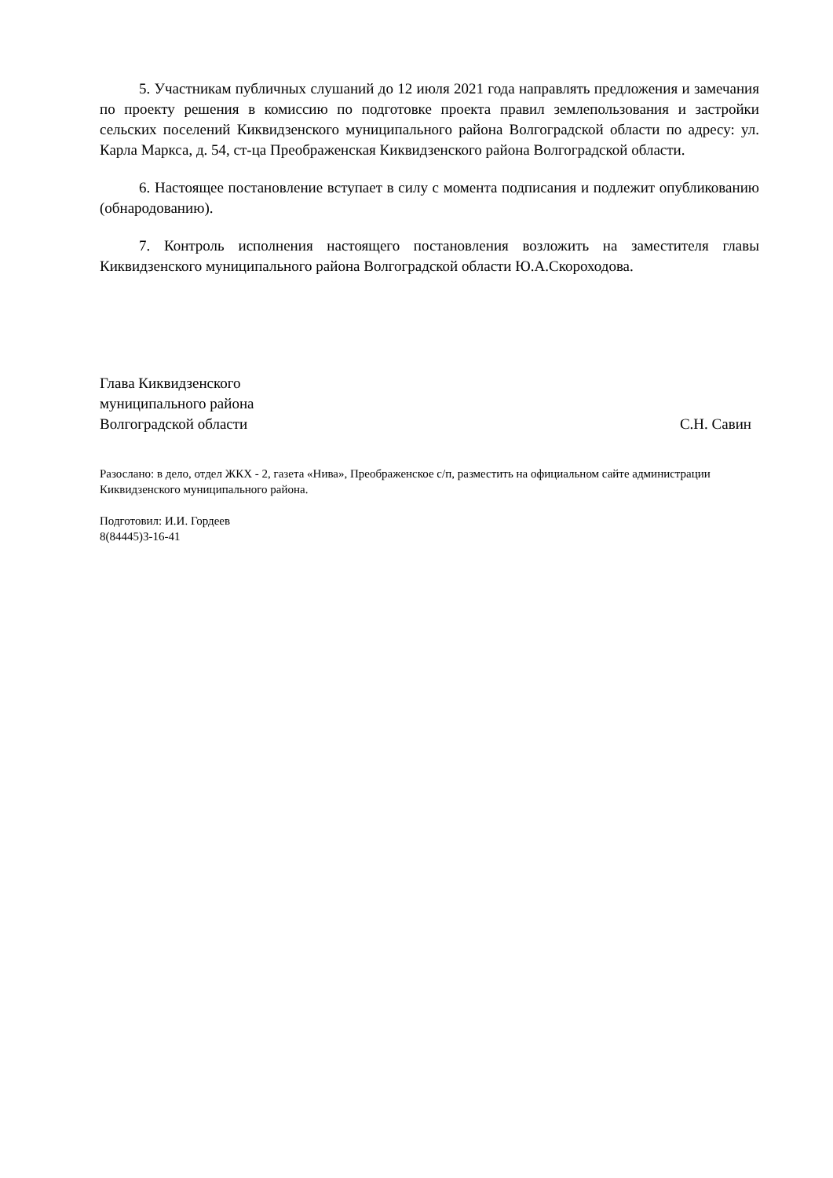5. Участникам публичных слушаний до 12 июля 2021 года направлять предложения и замечания по проекту решения в комиссию по подготовке проекта правил землепользования и застройки сельских поселений Киквидзенского муниципального района Волгоградской области по адресу: ул. Карла Маркса, д. 54, ст-ца Преображенская Киквидзенского района Волгоградской области.
6. Настоящее постановление вступает в силу с момента подписания и подлежит опубликованию (обнародованию).
7. Контроль исполнения настоящего постановления возложить на заместителя главы Киквидзенского муниципального района Волгоградской области Ю.А.Скороходова.
Глава Киквидзенского
муниципального района
Волгоградской области С.Н. Савин
Разослано: в дело, отдел ЖКХ - 2, газета «Нива», Преображенское с/п, разместить на официальном сайте администрации Киквидзенского муниципального района.
Подготовил: И.И. Гордеев
8(84445)3-16-41